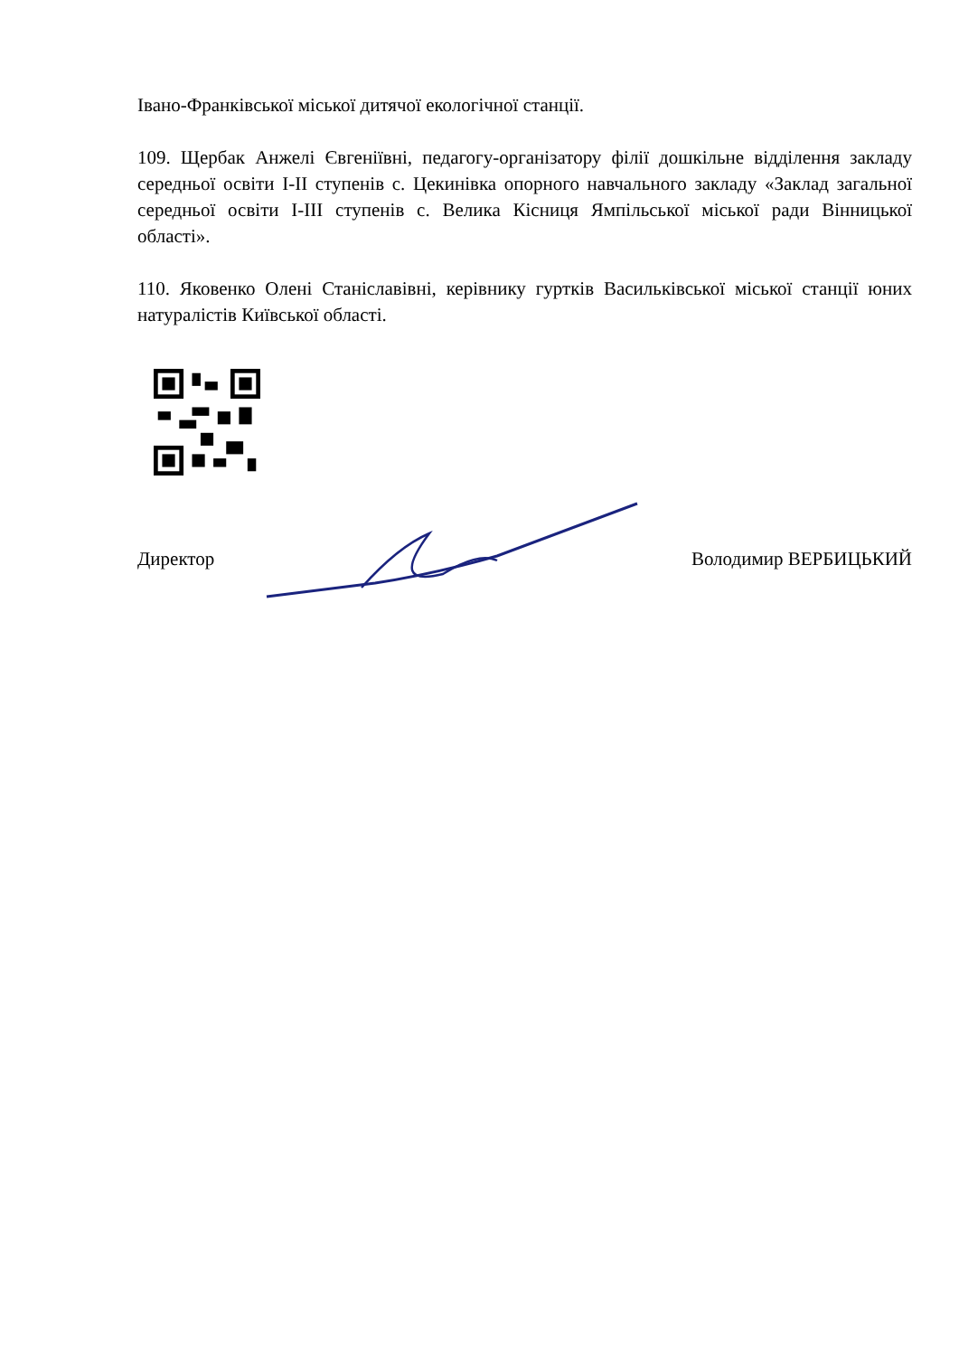Івано-Франківської міської дитячої екологічної станції.
109. Щербак Анжелі Євгеніївні, педагогу-організатору філії дошкільне відділення закладу середньої освіти I-II ступенів с. Цекинівка опорного навчального закладу «Заклад загальної середньої освіти I-III ступенів с. Велика Кісниця Ямпільської міської ради Вінницької області».
110. Яковенко Олені Станіславівні, керівнику гуртків Васильківської міської станції юних натуралістів Київської області.
Директор Володимир ВЕРБИЦЬКИЙ